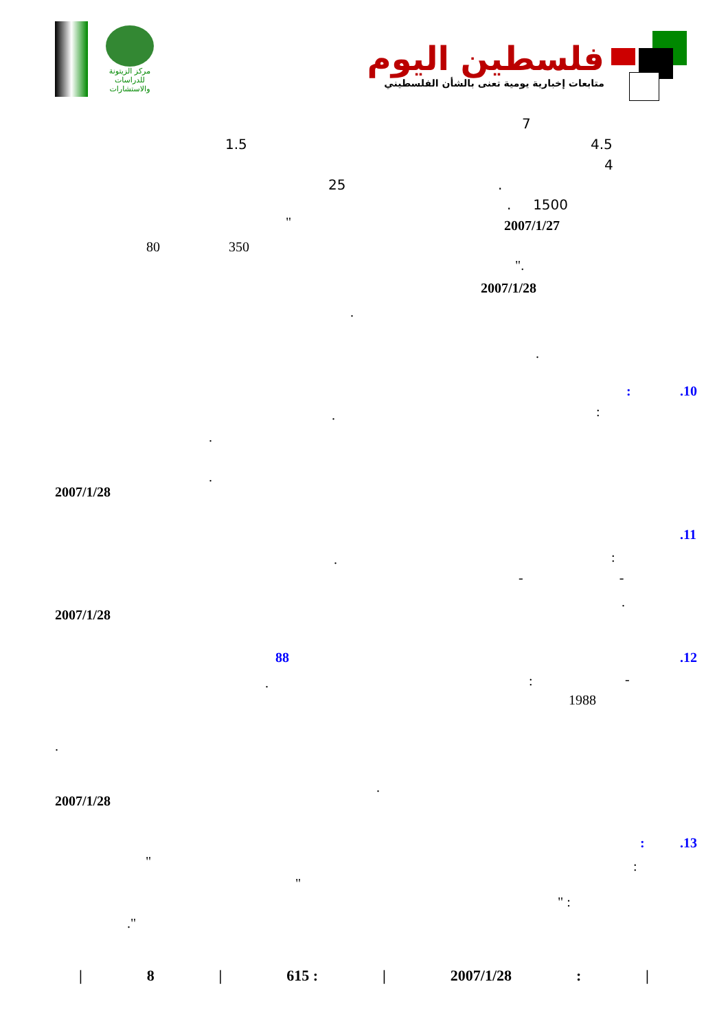مركز الزيتونة
للدراسات والاستشارات
فلسطين اليوم
متابعات إخبارية يومية تعنى بالشأن الفلسطيني
7
4.5
1.5
4
25 .
. 1500
2007/1/27
"
80 350
".
2007/1/28
.
.
.10
:
:
.
.
.
2007/1/28
.11
:
.
- -
.
2007/1/28
.12
88
-
:
.
1988
.
.
2007/1/28
.13
:
" :
"
" :
."
| 8 | 615 : | 2007/1/28: |